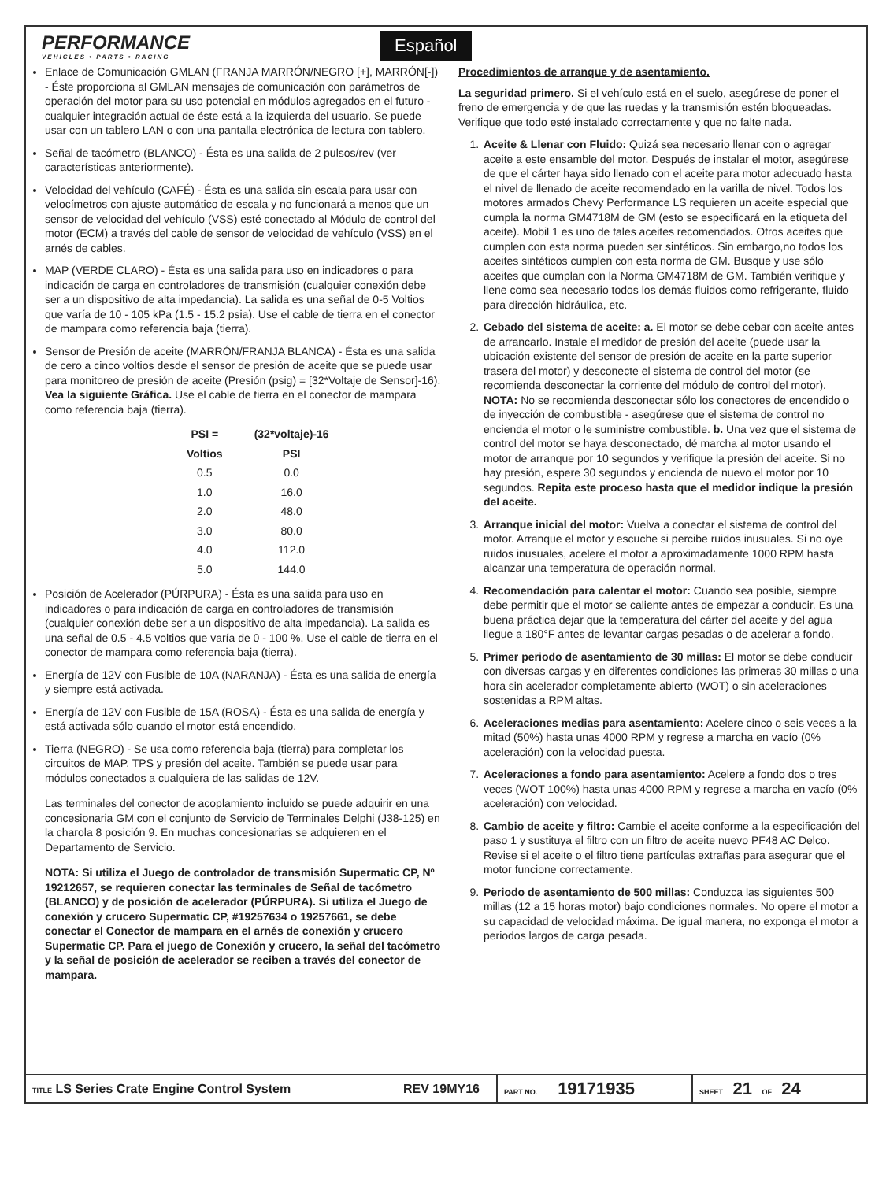PERFORMANCE
VEHICLES • PARTS • RACING
Español
Enlace de Comunicación GMLAN (FRANJA MARRÓN/NEGRO [+], MARRÓN[-]) - Éste proporciona al GMLAN mensajes de comunicación con parámetros de operación del motor para su uso potencial en módulos agregados en el futuro - cualquier integración actual de éste está a la izquierda del usuario. Se puede usar con un tablero LAN o con una pantalla electrónica de lectura con tablero.
Señal de tacómetro (BLANCO) - Ésta es una salida de 2 pulsos/rev (ver características anteriormente).
Velocidad del vehículo (CAFÉ) - Ésta es una salida sin escala para usar con velocímetros con ajuste automático de escala y no funcionará a menos que un sensor de velocidad del vehículo (VSS) esté conectado al Módulo de control del motor (ECM) a través del cable de sensor de velocidad de vehículo (VSS) en el arnés de cables.
MAP (VERDE CLARO) - Ésta es una salida para uso en indicadores o para indicación de carga en controladores de transmisión (cualquier conexión debe ser a un dispositivo de alta impedancia). La salida es una señal de 0-5 Voltios que varía de 10 - 105 kPa (1.5 - 15.2 psia). Use el cable de tierra en el conector de mampara como referencia baja (tierra).
Sensor de Presión de aceite (MARRÓN/FRANJA BLANCA) - Ésta es una salida de cero a cinco voltios desde el sensor de presión de aceite que se puede usar para monitoreo de presión de aceite (Presión (psig) = [32*Voltaje de Sensor]-16). Vea la siguiente Gráfica. Use el cable de tierra en el conector de mampara como referencia baja (tierra).
| PSI = | (32*voltaje)-16 |
| --- | --- |
| Voltios | PSI |
| 0.5 | 0.0 |
| 1.0 | 16.0 |
| 2.0 | 48.0 |
| 3.0 | 80.0 |
| 4.0 | 112.0 |
| 5.0 | 144.0 |
Posición de Acelerador (PÚRPURA) - Ésta es una salida para uso en indicadores o para indicación de carga en controladores de transmisión (cualquier conexión debe ser a un dispositivo de alta impedancia). La salida es una señal de 0.5 - 4.5 voltios que varía de 0 - 100 %. Use el cable de tierra en el conector de mampara como referencia baja (tierra).
Energía de 12V con Fusible de 10A (NARANJA) - Ésta es una salida de energía y siempre está activada.
Energía de 12V con Fusible de 15A (ROSA) - Ésta es una salida de energía y está activada sólo cuando el motor está encendido.
Tierra (NEGRO) - Se usa como referencia baja (tierra) para completar los circuitos de MAP, TPS y presión del aceite. También se puede usar para módulos conectados a cualquiera de las salidas de 12V.
Las terminales del conector de acoplamiento incluido se puede adquirir en una concesionaria GM con el conjunto de Servicio de Terminales Delphi (J38-125) en la charola 8 posición 9. En muchas concesionarias se adquieren en el Departamento de Servicio.
NOTA: Si utiliza el Juego de controlador de transmisión Supermatic CP, Nº 19212657, se requieren conectar las terminales de Señal de tacómetro (BLANCO) y de posición de acelerador (PÚRPURA). Si utiliza el Juego de conexión y crucero Supermatic CP, #19257634 o 19257661, se debe conectar el Conector de mampara en el arnés de conexión y crucero Supermatic CP. Para el juego de Conexión y crucero, la señal del tacómetro y la señal de posición de acelerador se reciben a través del conector de mampara.
Procedimientos de arranque y de asentamiento.
La seguridad primero. Si el vehículo está en el suelo, asegúrese de poner el freno de emergencia y de que las ruedas y la transmisión estén bloqueadas. Verifique que todo esté instalado correctamente y que no falte nada.
1. Aceite & Llenar con Fluido: Quizá sea necesario llenar con o agregar aceite a este ensamble del motor. Después de instalar el motor, asegúrese de que el cárter haya sido llenado con el aceite para motor adecuado hasta el nivel de llenado de aceite recomendado en la varilla de nivel. Todos los motores armados Chevy Performance LS requieren un aceite especial que cumpla la norma GM4718M de GM (esto se especificará en la etiqueta del aceite). Mobil 1 es uno de tales aceites recomendados. Otros aceites que cumplen con esta norma pueden ser sintéticos. Sin embargo,no todos los aceites sintéticos cumplen con esta norma de GM. Busque y use sólo aceites que cumplan con la Norma GM4718M de GM. También verifique y llene como sea necesario todos los demás fluidos como refrigerante, fluido para dirección hidráulica, etc.
2. Cebado del sistema de aceite: a. El motor se debe cebar con aceite antes de arrancarlo. Instale el medidor de presión del aceite (puede usar la ubicación existente del sensor de presión de aceite en la parte superior trasera del motor) y desconecte el sistema de control del motor (se recomienda desconectar la corriente del módulo de control del motor). NOTA: No se recomienda desconectar sólo los conectores de encendido o de inyección de combustible - asegúrese que el sistema de control no encienda el motor o le suministre combustible. b. Una vez que el sistema de control del motor se haya desconectado, dé marcha al motor usando el motor de arranque por 10 segundos y verifique la presión del aceite. Si no hay presión, espere 30 segundos y encienda de nuevo el motor por 10 segundos. Repita este proceso hasta que el medidor indique la presión del aceite.
3. Arranque inicial del motor: Vuelva a conectar el sistema de control del motor. Arranque el motor y escuche si percibe ruidos inusuales. Si no oye ruidos inusuales, acelere el motor a aproximadamente 1000 RPM hasta alcanzar una temperatura de operación normal.
4. Recomendación para calentar el motor: Cuando sea posible, siempre debe permitir que el motor se caliente antes de empezar a conducir. Es una buena práctica dejar que la temperatura del cárter del aceite y del agua llegue a 180°F antes de levantar cargas pesadas o de acelerar a fondo.
5. Primer periodo de asentamiento de 30 millas: El motor se debe conducir con diversas cargas y en diferentes condiciones las primeras 30 millas o una hora sin acelerador completamente abierto (WOT) o sin aceleraciones sostenidas a RPM altas.
6. Aceleraciones medias para asentamiento: Acelere cinco o seis veces a la mitad (50%) hasta unas 4000 RPM y regrese a marcha en vacío (0% aceleración) con la velocidad puesta.
7. Aceleraciones a fondo para asentamiento: Acelere a fondo dos o tres veces (WOT 100%) hasta unas 4000 RPM y regrese a marcha en vacío (0% aceleración) con velocidad.
8. Cambio de aceite y filtro: Cambie el aceite conforme a la especificación del paso 1 y sustituya el filtro con un filtro de aceite nuevo PF48 AC Delco. Revise si el aceite o el filtro tiene partículas extrañas para asegurar que el motor funcione correctamente.
9. Periodo de asentamiento de 500 millas: Conduzca las siguientes 500 millas (12 a 15 horas motor) bajo condiciones normales. No opere el motor a su capacidad de velocidad máxima. De igual manera, no exponga el motor a periodos largos de carga pesada.
TITLE LS Series Crate Engine Control System REV 19MY16 PART NO. 19171935 SHEET 21 OF 24